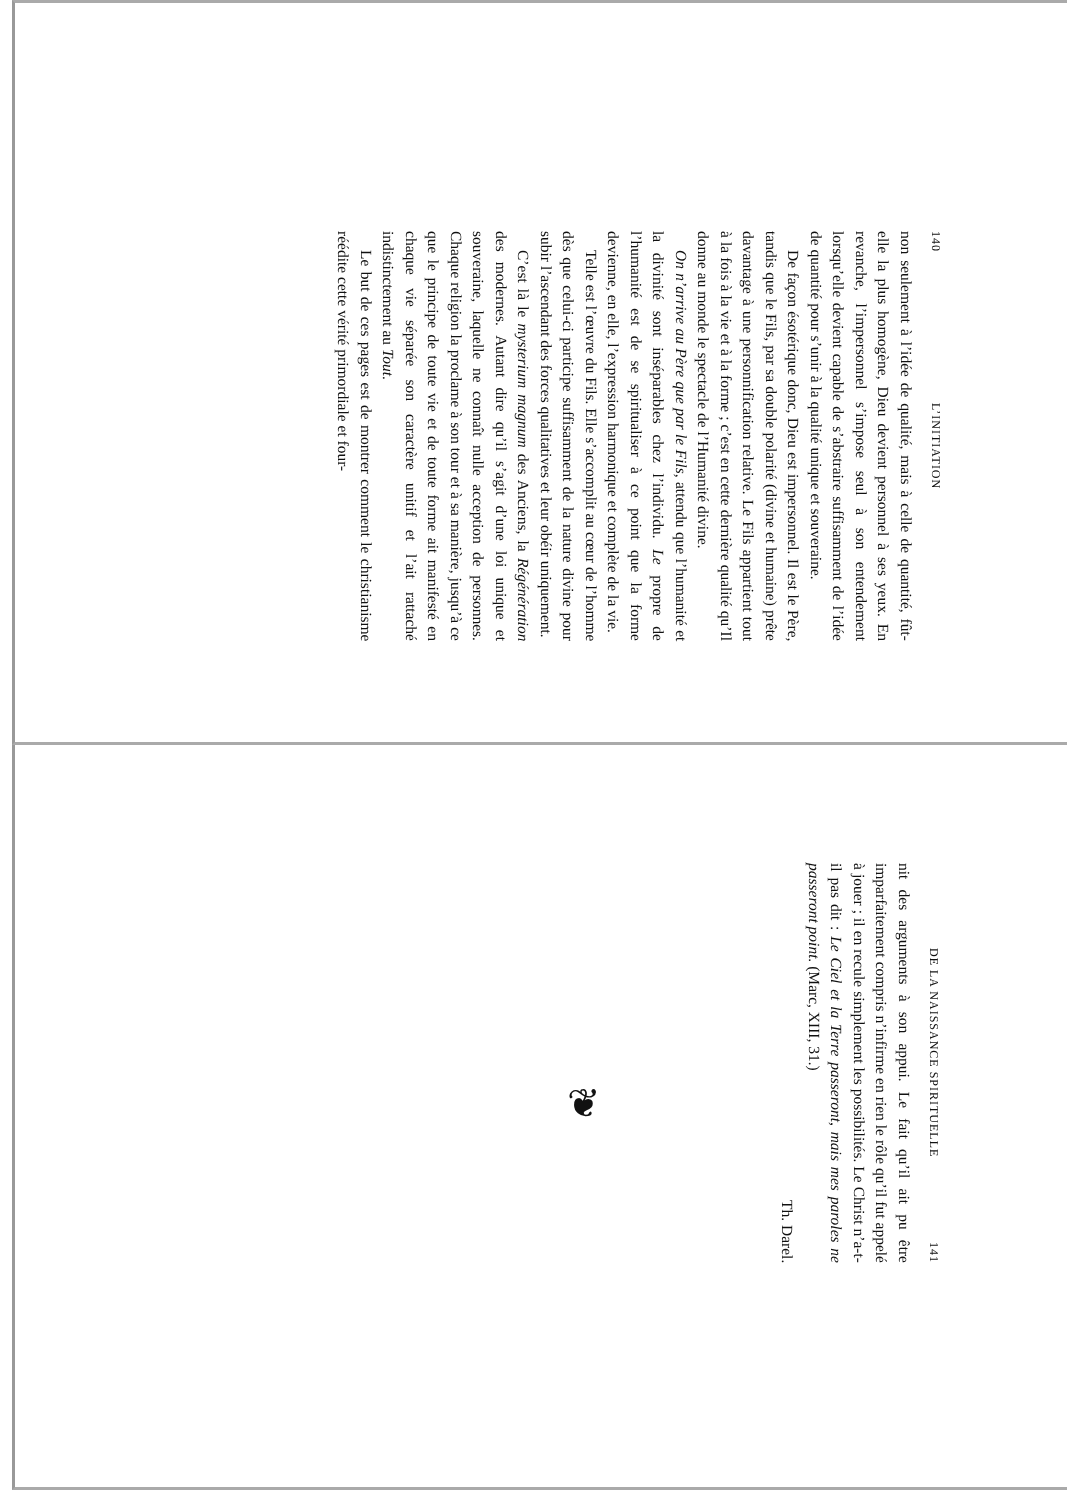140 L’INITIATION
non seulement à l’idée de qualité, mais à celle de quantité, fût-elle la plus homogène, Dieu devient personnel à ses yeux. En revanche, l’impersonnel s’impose seul à son entendement lorsqu’elle devient capable de s’abstraire suffisamment de l’idée de quantité pour s’unir à la qualité unique et souveraine.
De façon ésotérique donc, Dieu est impersonnel. Il est le Père, tandis que le Fils, par sa double polarité (divine et humaine) prête davantage à une personnification relative. Le Fils appartient tout à la fois à la vie et à la forme ; c’est en cette dernière qualité qu’Il donne au monde le spectacle de l’Humanité divine.
On n’arrive au Père que par le Fils, attendu que l’humanité et la divinité sont inséparables chez l’individu. Le propre de l’humanité est de se spiritualiser à ce point que la forme devienne, en elle, l’expression harmonique et complète de la vie.
Telle est l’œuvre du Fils. Elle s’accomplit au cœur de l’homme dès que celui-ci participe suffisamment de la nature divine pour subir l’ascendant des forces qualitatives et leur obéir uniquement.
C’est là le mysterium magnum des Anciens, la Régénération des modernes. Autant dire qu’il s’agit d’une loi unique et souveraine, laquelle ne connaît nulle acception de personnes. Chaque religion la proclame à son tour et à sa manière, jusqu’à ce que le principe de toute vie et de toute forme ait manifesté en chaque vie séparée son caractère unitif et l’ait rattaché indistinctement au Tout.
Le but de ces pages est de montrer comment le christianisme réédite cette vérité primordiale et four-
DE LA NAISSANCE SPIRITUELLE 141
nit des arguments à son appui. Le fait qu’il ait pu être imparfaitement compris n’infirme en rien le rôle qu’il fut appelé à jouer ; il en recule simplement les possibilités. Le Christ n’a-t-il pas dit : Le Ciel et la Terre passeront, mais mes paroles ne passeront point. (Marc, XIII, 31.)
Th. Darel.
❦